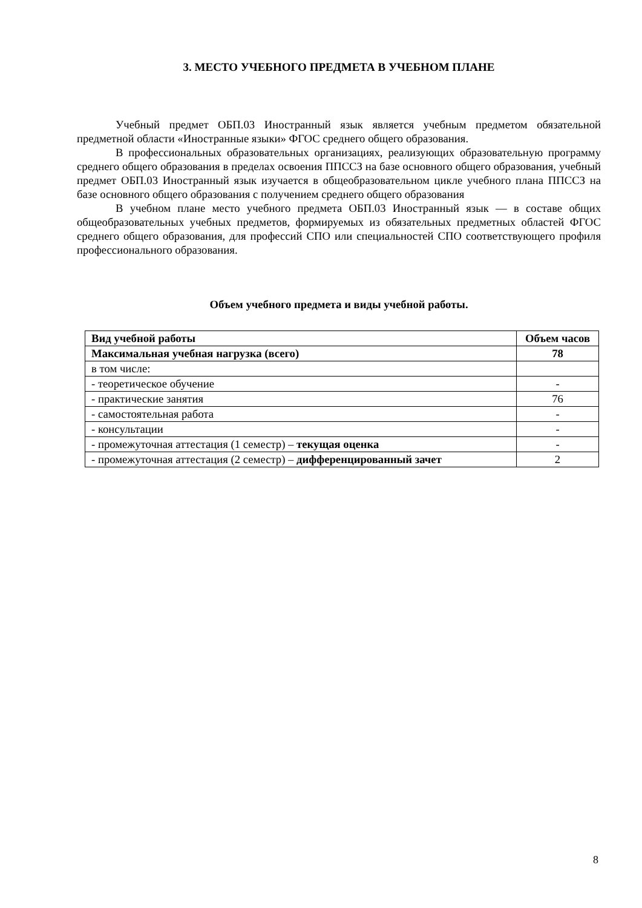3. МЕСТО УЧЕБНОГО ПРЕДМЕТА В УЧЕБНОМ ПЛАНЕ
Учебный предмет ОБП.03 Иностранный язык является учебным предметом обязательной предметной области «Иностранные языки» ФГОС среднего общего образования.
В профессиональных образовательных организациях, реализующих образовательную программу среднего общего образования в пределах освоения ППССЗ на базе основного общего образования, учебный предмет ОБП.03 Иностранный язык изучается в общеобразовательном цикле учебного плана ППССЗ на базе основного общего образования с получением среднего общего образования
В учебном плане место учебного предмета ОБП.03 Иностранный язык — в составе общих общеобразовательных учебных предметов, формируемых из обязательных предметных областей ФГОС среднего общего образования, для профессий СПО или специальностей СПО соответствующего профиля профессионального образования.
Объем учебного предмета и виды учебной работы.
| Вид учебной работы | Объем часов |
| --- | --- |
| Максимальная учебная нагрузка (всего) | 78 |
| в том числе: | |
| - теоретическое обучение | - |
| - практические занятия | 76 |
| - самостоятельная работа | - |
| - консультации | - |
| - промежуточная аттестация (1 семестр) – текущая оценка | - |
| - промежуточная аттестация (2 семестр) – дифференцированный зачет | 2 |
8